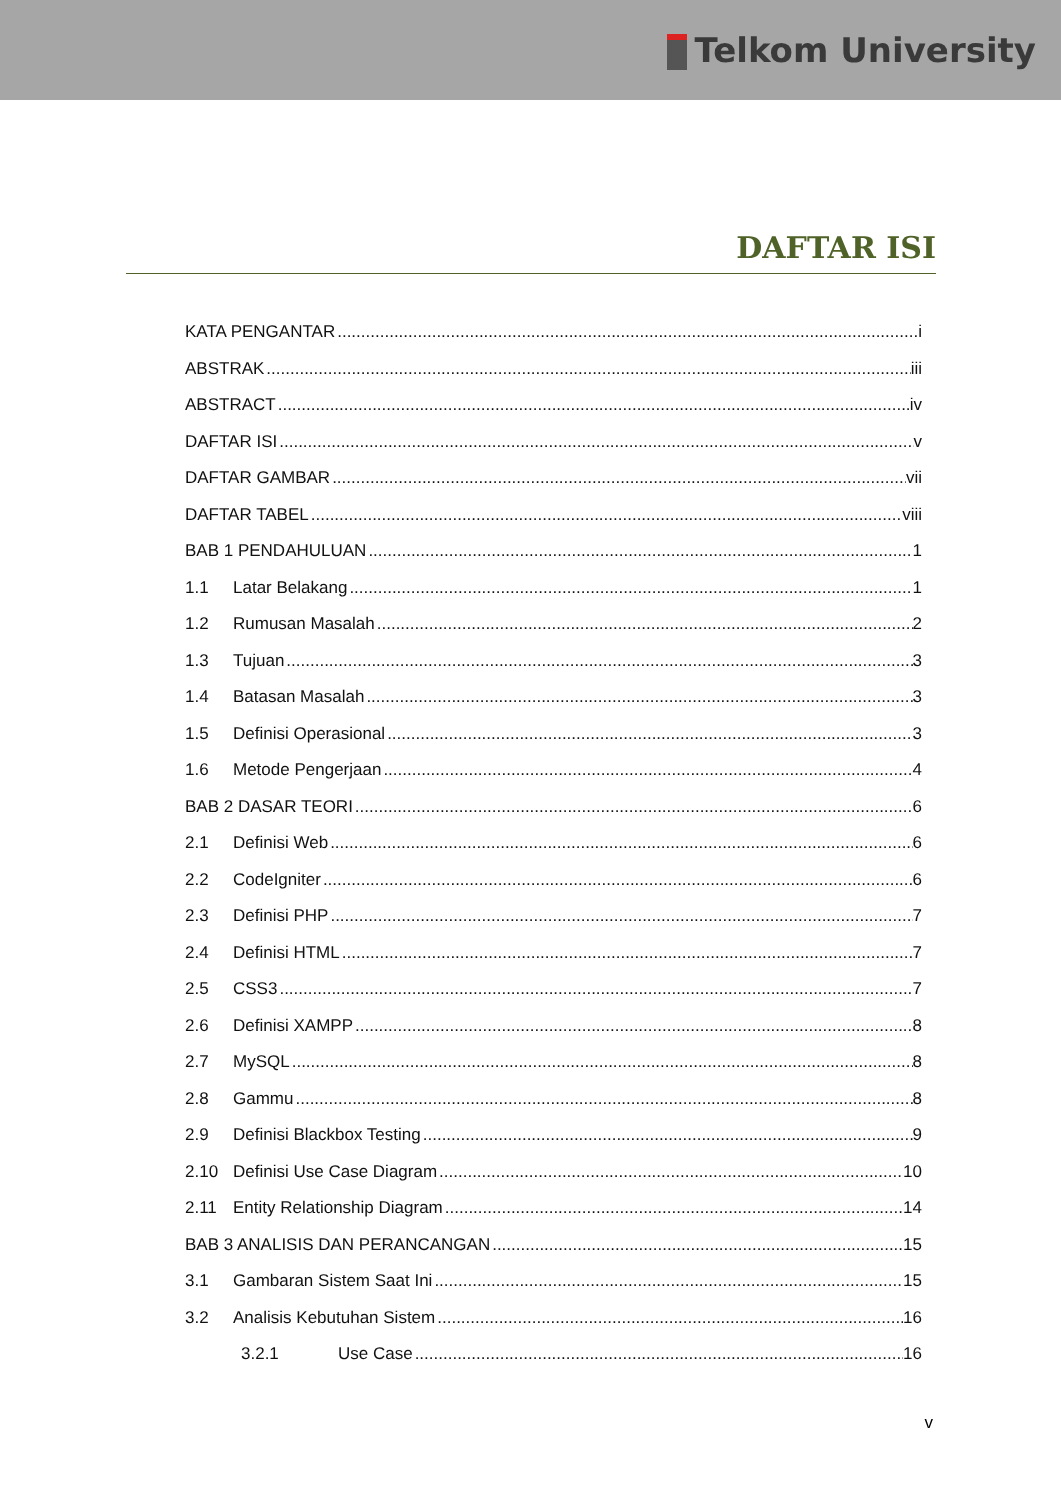Telkom University
DAFTAR ISI
KATA PENGANTAR i
ABSTRAK iii
ABSTRACT iv
DAFTAR ISI v
DAFTAR GAMBAR vii
DAFTAR TABEL viii
BAB 1 PENDAHULUAN 1
1.1 Latar Belakang 1
1.2 Rumusan Masalah 2
1.3 Tujuan 3
1.4 Batasan Masalah 3
1.5 Definisi Operasional 3
1.6 Metode Pengerjaan 4
BAB 2 DASAR TEORI 6
2.1 Definisi Web 6
2.2 CodeIgniter 6
2.3 Definisi PHP 7
2.4 Definisi HTML 7
2.5 CSS3 7
2.6 Definisi XAMPP 8
2.7 MySQL 8
2.8 Gammu 8
2.9 Definisi Blackbox Testing 9
2.10 Definisi Use Case Diagram 10
2.11 Entity Relationship Diagram 14
BAB 3 ANALISIS DAN PERANCANGAN 15
3.1 Gambaran Sistem Saat Ini 15
3.2 Analisis Kebutuhan Sistem 16
3.2.1 Use Case 16
v